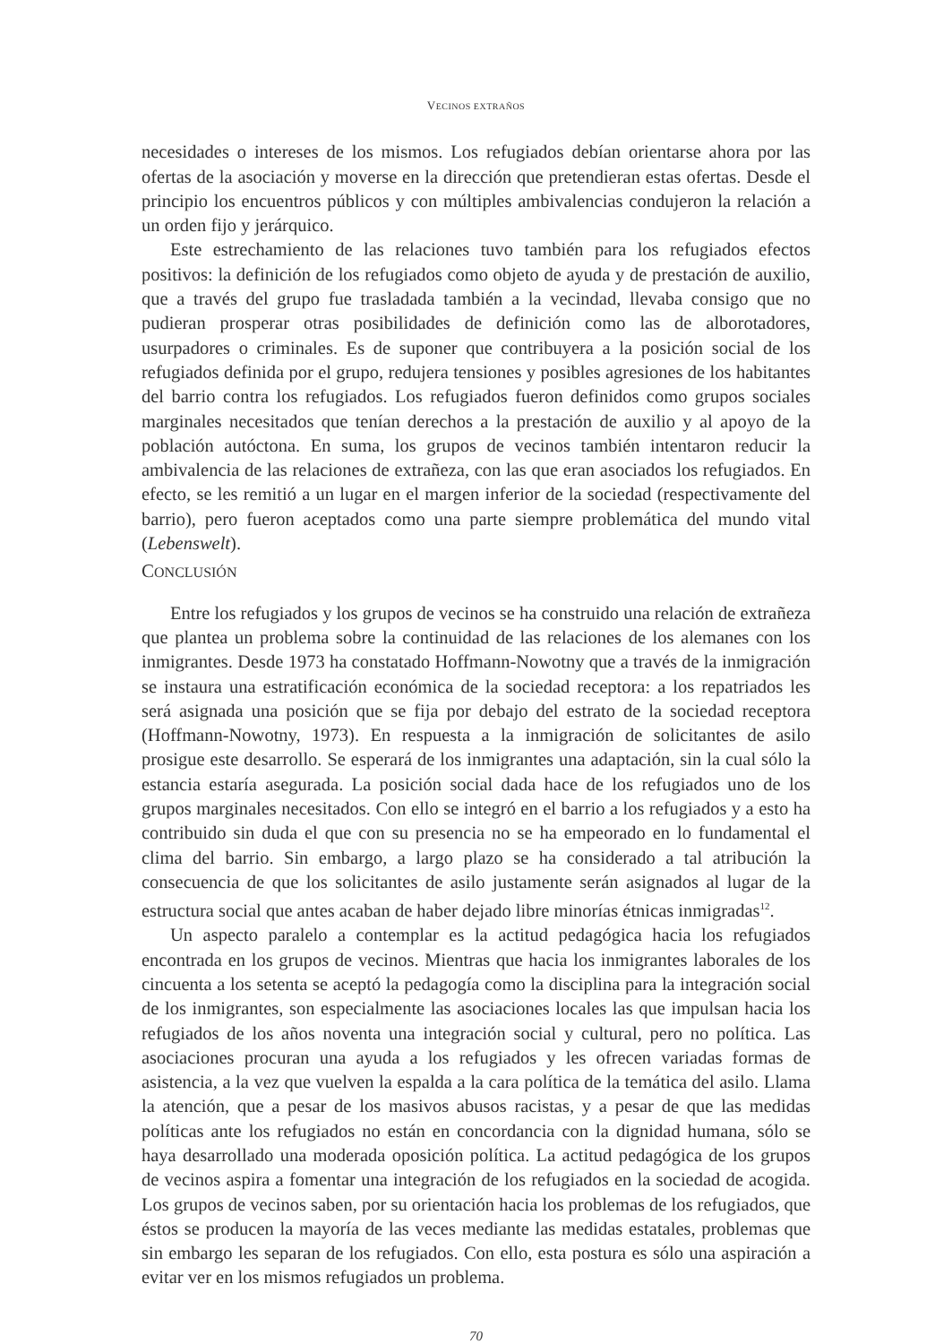VECINOS EXTRAÑOS
necesidades o intereses de los mismos. Los refugiados debían orientarse ahora por las ofertas de la asociación y moverse en la dirección que pretendieran estas ofertas. Desde el principio los encuentros públicos y con múltiples ambivalencias condujeron la relación a un orden fijo y jerárquico.
Este estrechamiento de las relaciones tuvo también para los refugiados efectos positivos: la definición de los refugiados como objeto de ayuda y de prestación de auxilio, que a través del grupo fue trasladada también a la vecindad, llevaba consigo que no pudieran prosperar otras posibilidades de definición como las de alborotadores, usurpadores o criminales. Es de suponer que contribuyera a la posición social de los refugiados definida por el grupo, redujera tensiones y posibles agresiones de los habitantes del barrio contra los refugiados. Los refugiados fueron definidos como grupos sociales marginales necesitados que tenían derechos a la prestación de auxilio y al apoyo de la población autóctona. En suma, los grupos de vecinos también intentaron reducir la ambivalencia de las relaciones de extrañeza, con las que eran asociados los refugiados. En efecto, se les remitió a un lugar en el margen inferior de la sociedad (respectivamente del barrio), pero fueron aceptados como una parte siempre problemática del mundo vital (Lebenswelt).
CONCLUSIÓN
Entre los refugiados y los grupos de vecinos se ha construido una relación de extrañeza que plantea un problema sobre la continuidad de las relaciones de los alemanes con los inmigrantes. Desde 1973 ha constatado Hoffmann-Nowotny que a través de la inmigración se instaura una estratificación económica de la sociedad receptora: a los repatriados les será asignada una posición que se fija por debajo del estrato de la sociedad receptora (Hoffmann-Nowotny, 1973). En respuesta a la inmigración de solicitantes de asilo prosigue este desarrollo. Se esperará de los inmigrantes una adaptación, sin la cual sólo la estancia estaría asegurada. La posición social dada hace de los refugiados uno de los grupos marginales necesitados. Con ello se integró en el barrio a los refugiados y a esto ha contribuido sin duda el que con su presencia no se ha empeorado en lo fundamental el clima del barrio. Sin embargo, a largo plazo se ha considerado a tal atribución la consecuencia de que los solicitantes de asilo justamente serán asignados al lugar de la estructura social que antes acaban de haber dejado libre minorías étnicas inmigradas<sup>12</sup>.
Un aspecto paralelo a contemplar es la actitud pedagógica hacia los refugiados encontrada en los grupos de vecinos. Mientras que hacia los inmigrantes laborales de los cincuenta a los setenta se aceptó la pedagogía como la disciplina para la integración social de los inmigrantes, son especialmente las asociaciones locales las que impulsan hacia los refugiados de los años noventa una integración social y cultural, pero no política. Las asociaciones procuran una ayuda a los refugiados y les ofrecen variadas formas de asistencia, a la vez que vuelven la espalda a la cara política de la temática del asilo. Llama la atención, que a pesar de los masivos abusos racistas, y a pesar de que las medidas políticas ante los refugiados no están en concordancia con la dignidad humana, sólo se haya desarrollado una moderada oposición política. La actitud pedagógica de los grupos de vecinos aspira a fomentar una integración de los refugiados en la sociedad de acogida. Los grupos de vecinos saben, por su orientación hacia los problemas de los refugiados, que éstos se producen la mayoría de las veces mediante las medidas estatales, problemas que sin embargo les separan de los refugiados. Con ello, esta postura es sólo una aspiración a evitar ver en los mismos refugiados un problema.
70